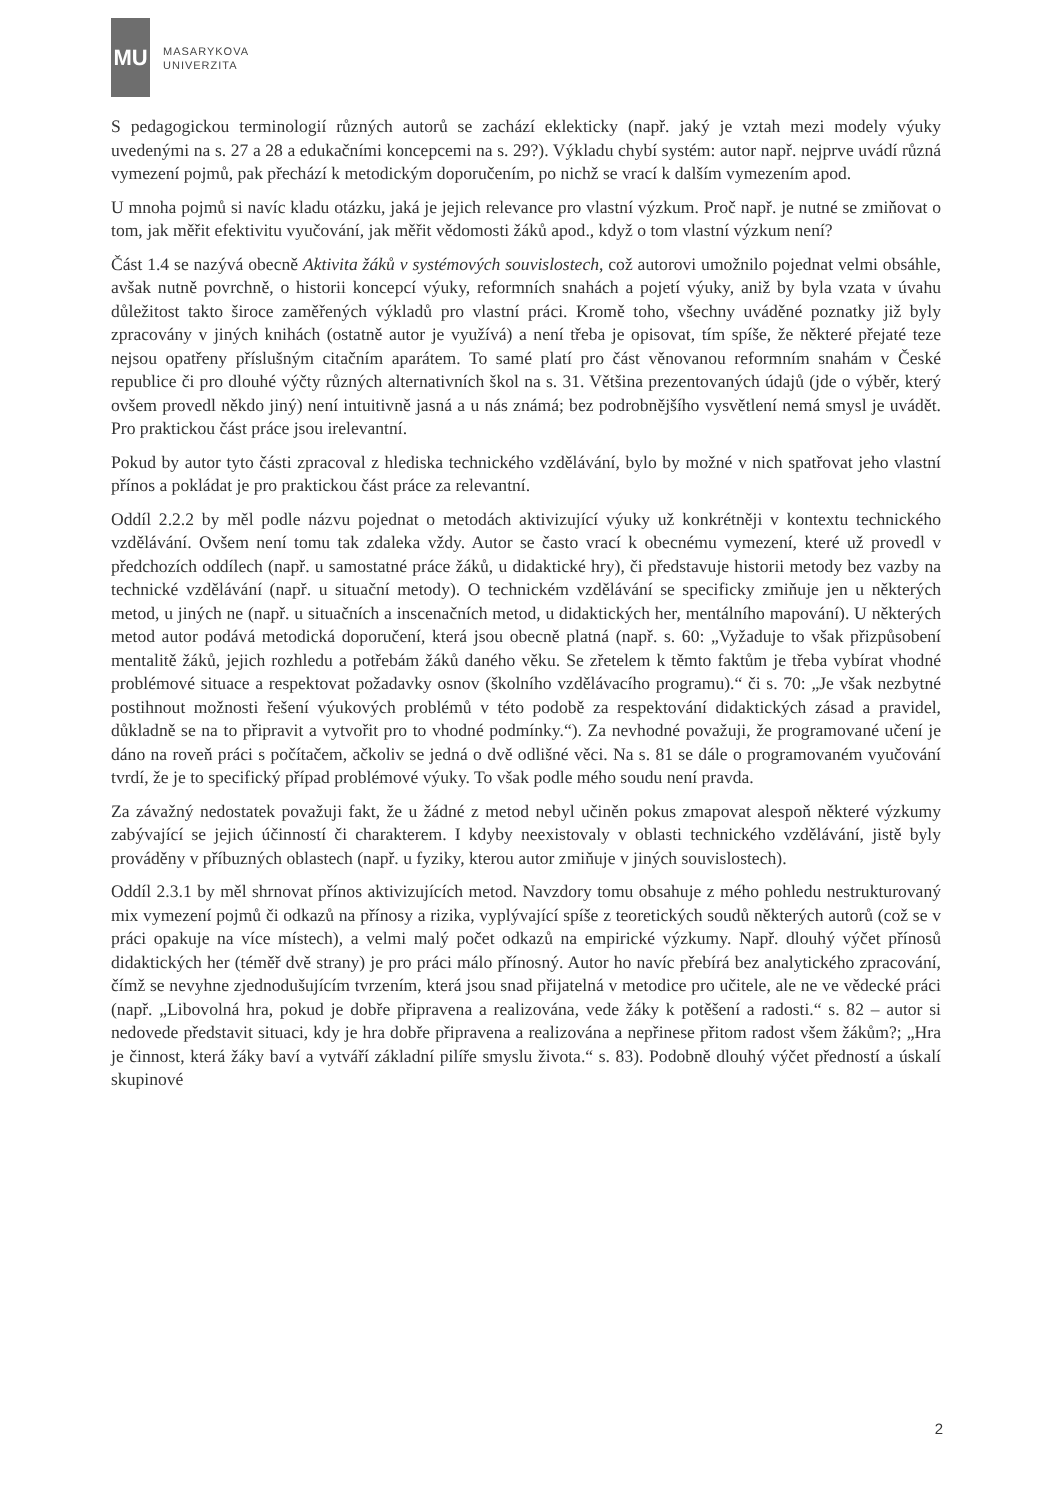MU
MASARYKOVA
UNIVERZITA
S pedagogickou terminologií různých autorů se zachází eklekticky (např. jaký je vztah mezi modely výuky uvedenými na s. 27 a 28 a edukačními koncepcemi na s. 29?). Výkladu chybí systém: autor např. nejprve uvádí různá vymezení pojmů, pak přechází k metodickým doporučením, po nichž se vrací k dalším vymezením apod.
U mnoha pojmů si navíc kladu otázku, jaká je jejich relevance pro vlastní výzkum. Proč např. je nutné se zmiňovat o tom, jak měřit efektivitu vyučování, jak měřit vědomosti žáků apod., když o tom vlastní výzkum není?
Část 1.4 se nazývá obecně Aktivita žáků v systémových souvislostech, což autorovi umožnilo pojednat velmi obsáhle, avšak nutně povrchně, o historii koncepcí výuky, reformních snahách a pojetí výuky, aniž by byla vzata v úvahu důležitost takto široce zaměřených výkladů pro vlastní práci. Kromě toho, všechny uváděné poznatky již byly zpracovány v jiných knihách (ostatně autor je využívá) a není třeba je opisovat, tím spíše, že některé přejaté teze nejsou opatřeny příslušným citačním aparátem. To samé platí pro část věnovanou reformním snahám v České republice či pro dlouhé výčty různých alternativních škol na s. 31. Většina prezentovaných údajů (jde o výběr, který ovšem provedl někdo jiný) není intuitivně jasná a u nás známá; bez podrobnějšího vysvětlení nemá smysl je uvádět. Pro praktickou část práce jsou irelevantní.
Pokud by autor tyto části zpracoval z hlediska technického vzdělávání, bylo by možné v nich spatřovat jeho vlastní přínos a pokládat je pro praktickou část práce za relevantní.
Oddíl 2.2.2 by měl podle názvu pojednat o metodách aktivizující výuky už konkrétněji v kontextu technického vzdělávání. Ovšem není tomu tak zdaleka vždy. Autor se často vrací k obecnému vymezení, které už provedl v předchozích oddílech (např. u samostatné práce žáků, u didaktické hry), či představuje historii metody bez vazby na technické vzdělávání (např. u situační metody). O technickém vzdělávání se specificky zmiňuje jen u některých metod, u jiných ne (např. u situačních a inscenačních metod, u didaktických her, mentálního mapování). U některých metod autor podává metodická doporučení, která jsou obecně platná (např. s. 60: „Vyžaduje to však přizpůsobení mentalitě žáků, jejich rozhledu a potřebám žáků daného věku. Se zřetelem k těmto faktům je třeba vybírat vhodné problémové situace a respektovat požadavky osnov (školního vzdělávacího programu).“ či s. 70: „Je však nezbytné postihnout možnosti řešení výukových problémů v této podobě za respektování didaktických zásad a pravidel, důkladně se na to připravit a vytvořit pro to vhodné podmínky.“). Za nevhodné považuji, že programované učení je dáno na roveň práci s počítačem, ačkoliv se jedná o dvě odlišné věci. Na s. 81 se dále o programovaném vyučování tvrdí, že je to specifický případ problémové výuky. To však podle mého soudu není pravda.
Za závažný nedostatek považuji fakt, že u žádné z metod nebyl učiněn pokus zmapovat alespoň některé výzkumy zabývající se jejich účinností či charakterem. I kdyby neexistovaly v oblasti technického vzdělávání, jistě byly prováděny v příbuzných oblastech (např. u fyziky, kterou autor zmiňuje v jiných souvislostech).
Oddíl 2.3.1 by měl shrnovat přínos aktivizujících metod. Navzdory tomu obsahuje z mého pohledu nestrukturovaný mix vymezení pojmů či odkazů na přínosy a rizika, vyplývající spíše z teoretických soudů některých autorů (což se v práci opakuje na více místech), a velmi malý počet odkazů na empirické výzkumy. Např. dlouhý výčet přínosů didaktických her (téměř dvě strany) je pro práci málo přínosný. Autor ho navíc přebírá bez analytického zpracování, čímž se nevyhne zjednodušujícím tvrzením, která jsou snad přijatelná v metodice pro učitele, ale ne ve vědecké práci (např. „Libovolná hra, pokud je dobře připravena a realizována, vede žáky k potěšení a radosti.“ s. 82 – autor si nedovede představit situaci, kdy je hra dobře připravena a realizována a nepřinese přitom radost všem žákům?; „Hra je činnost, která žáky baví a vytváří základní pilíře smyslu života.“ s. 83). Podobně dlouhý výčet předností a úskalí skupinové
2